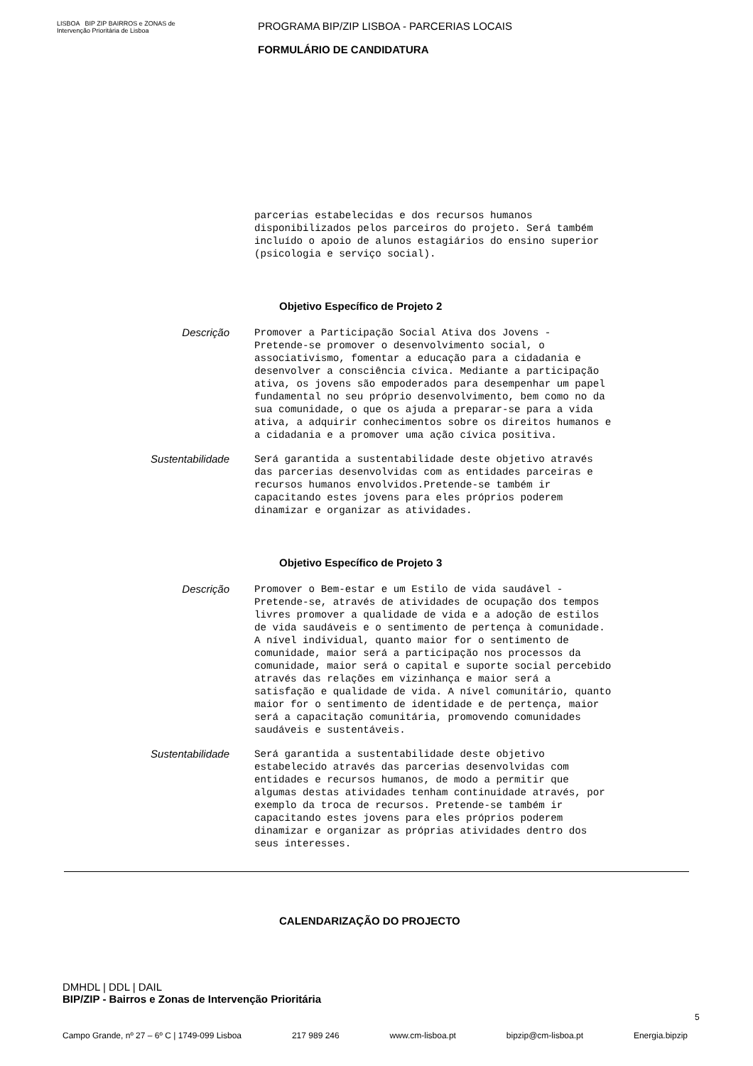LISBOA BIP ZIP BAIRROS e ZONAS de Intervenção Prioritária de Lisboa
PROGRAMA BIP/ZIP LISBOA - PARCERIAS LOCAIS
FORMULÁRIO DE CANDIDATURA
parcerias estabelecidas e dos recursos humanos disponibilizados pelos parceiros do projeto. Será também incluído o apoio de alunos estagiários do ensino superior (psicologia e serviço social).
Objetivo Específico de Projeto 2
Descrição
Promover a Participação Social Ativa dos Jovens - Pretende-se promover o desenvolvimento social, o associativismo, fomentar a educação para a cidadania e desenvolver a consciência cívica. Mediante a participação ativa, os jovens são empoderados para desempenhar um papel fundamental no seu próprio desenvolvimento, bem como no da sua comunidade, o que os ajuda a preparar-se para a vida ativa, a adquirir conhecimentos sobre os direitos humanos e a cidadania e a promover uma ação cívica positiva.
Sustentabilidade
Será garantida a sustentabilidade deste objetivo através das parcerias desenvolvidas com as entidades parceiras e recursos humanos envolvidos.Pretende-se também ir capacitando estes jovens para eles próprios poderem dinamizar e organizar as atividades.
Objetivo Específico de Projeto 3
Descrição
Promover o Bem-estar e um Estilo de vida saudável - Pretende-se, através de atividades de ocupação dos tempos livres promover a qualidade de vida e a adoção de estilos de vida saudáveis e o sentimento de pertença à comunidade. A nível individual, quanto maior for o sentimento de comunidade, maior será a participação nos processos da comunidade, maior será o capital e suporte social percebido através das relações em vizinhança e maior será a satisfação e qualidade de vida. A nível comunitário, quanto maior for o sentimento de identidade e de pertença, maior será a capacitação comunitária, promovendo comunidades saudáveis e sustentáveis.
Sustentabilidade
Será garantida a sustentabilidade deste objetivo estabelecido através das parcerias desenvolvidas com entidades e recursos humanos, de modo a permitir que algumas destas atividades tenham continuidade através, por exemplo da troca de recursos. Pretende-se também ir capacitando estes jovens para eles próprios poderem dinamizar e organizar as próprias atividades dentro dos seus interesses.
CALENDARIZAÇÃO DO PROJECTO
DMHDL | DDL | DAIL
BIP/ZIP - Bairros e Zonas de Intervenção Prioritária
5
Campo Grande, nº 27 – 6º C | 1749-099 Lisboa 217 989 246 www.cm-lisboa.pt bipzip@cm-lisboa.pt Energia.bipzip